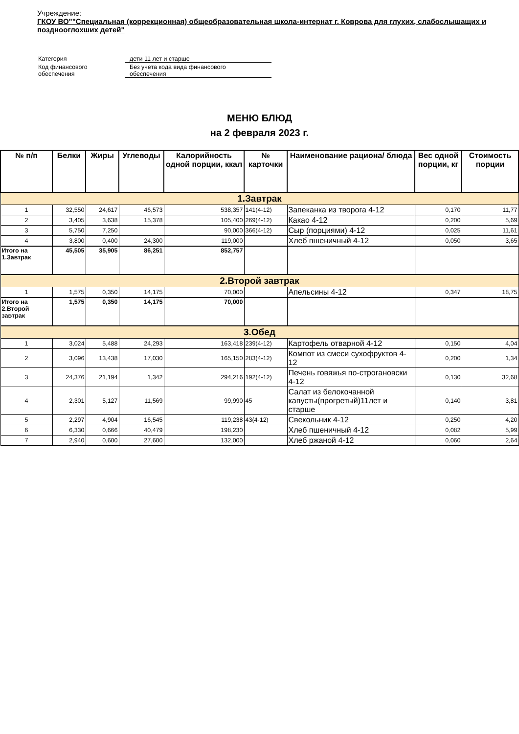Учреждение:
ГКОУ ВО""Специальная (коррекционная) общеобразовательная школа-интернат г. Коврова для глухих, слабослышащих и позднооглохших детей"
| Категория | дети 11 лет и старше |
| Код финансового обеспечения | Без учета кода вида финансового обеспечения |
МЕНЮ БЛЮД
на 2 февраля 2023 г.
| № п/п | Белки | Жиры | Углеводы | Калорийность одной порции, ккал | № карточки | Наименование рациона/ блюда | Вес одной порции, кг | Стоимость порции |
| --- | --- | --- | --- | --- | --- | --- | --- | --- |
| 1.Завтрак | | | | | | | | |
| 1 | 32,550 | 24,617 | 46,573 | 538,357 | 141(4-12) | Запеканка из творога 4-12 | 0,170 | 11,77 |
| 2 | 3,405 | 3,638 | 15,378 | 105,400 | 269(4-12) | Какао 4-12 | 0,200 | 5,69 |
| 3 | 5,750 | 7,250 | | 90,000 | 366(4-12) | Сыр (порциями) 4-12 | 0,025 | 11,61 |
| 4 | 3,800 | 0,400 | 24,300 | 119,000 | | Хлеб пшеничный 4-12 | 0,050 | 3,65 |
| Итого на 1.Завтрак | 45,505 | 35,905 | 86,251 | 852,757 | | | | |
| 2.Второй завтрак | | | | | | | | |
| 1 | 1,575 | 0,350 | 14,175 | 70,000 | | Апельсины 4-12 | 0,347 | 18,75 |
| Итого на 2.Второй завтрак | 1,575 | 0,350 | 14,175 | 70,000 | | | | |
| 3.Обед | | | | | | | | |
| 1 | 3,024 | 5,488 | 24,293 | 163,418 | 239(4-12) | Картофель отварной 4-12 | 0,150 | 4,04 |
| 2 | 3,096 | 13,438 | 17,030 | 165,150 | 283(4-12) | Компот из смеси сухофруктов 4-12 | 0,200 | 1,34 |
| 3 | 24,376 | 21,194 | 1,342 | 294,216 | 192(4-12) | Печень говяжья по-строгановски 4-12 | 0,130 | 32,68 |
| 4 | 2,301 | 5,127 | 11,569 | 99,990 | 45 | Салат из белокочанной капусты(прогретый)11лет и старше | 0,140 | 3,81 |
| 5 | 2,297 | 4,904 | 16,545 | 119,238 | 43(4-12) | Свекольник 4-12 | 0,250 | 4,20 |
| 6 | 6,330 | 0,666 | 40,479 | 198,230 | | Хлеб пшеничный 4-12 | 0,082 | 5,99 |
| 7 | 2,940 | 0,600 | 27,600 | 132,000 | | Хлеб ржаной 4-12 | 0,060 | 2,64 |